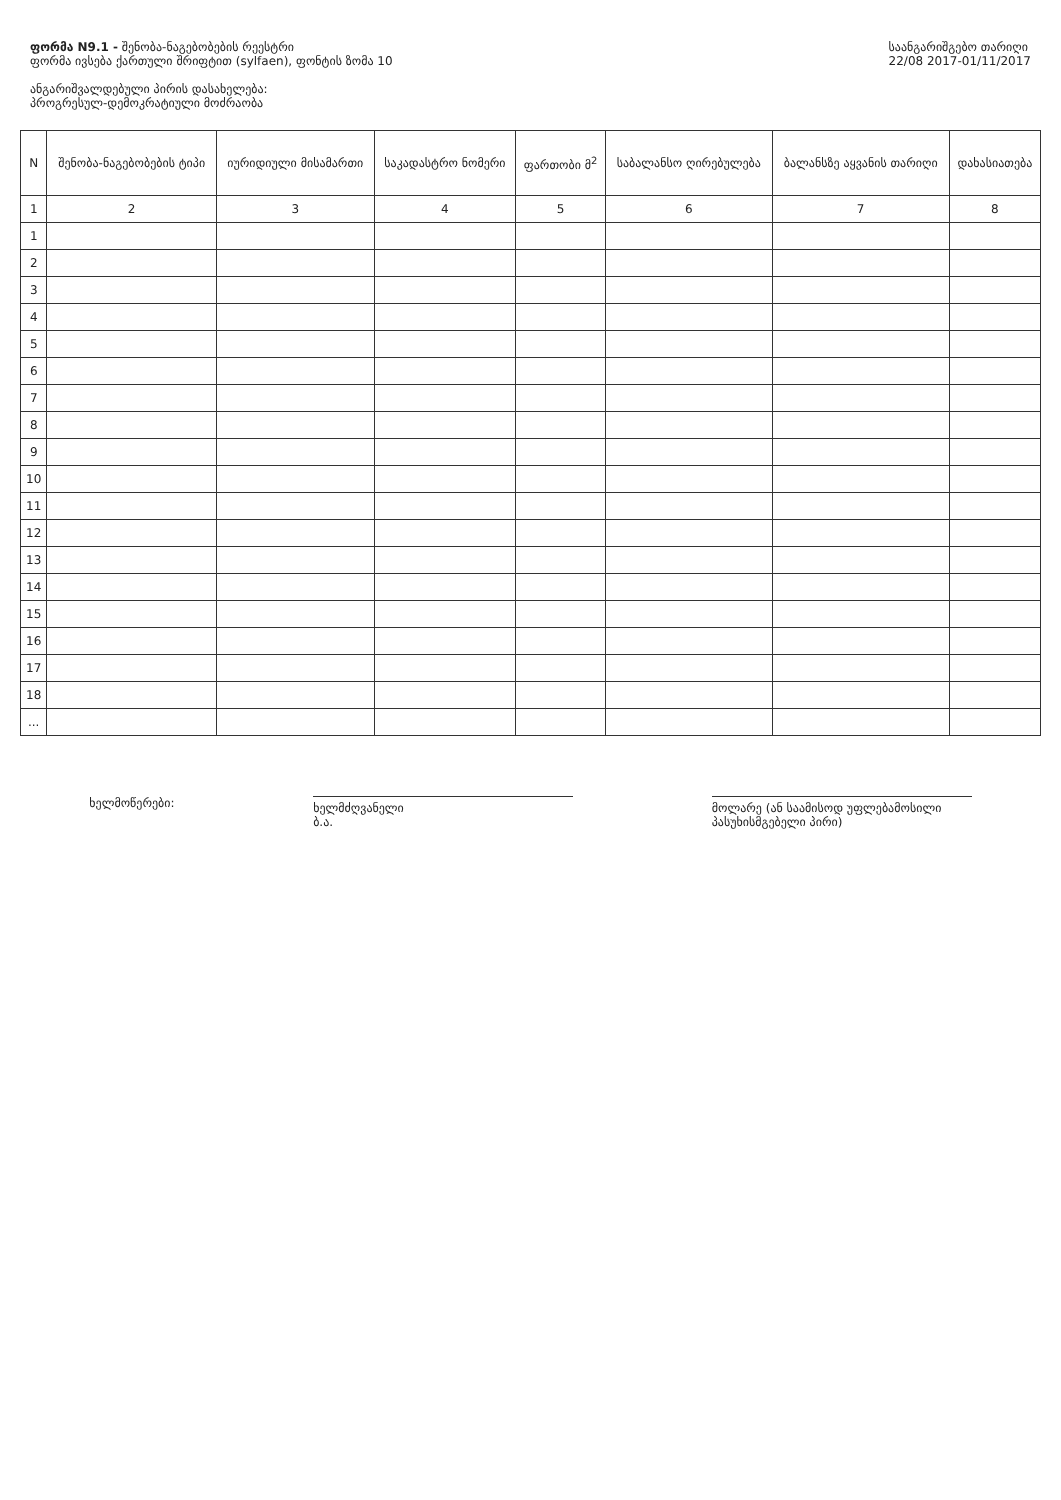ფორმა N9.1 - შენობა-ნაგებობების რეესტრი
ფორმა ივსება ქართული შრიფტით (sylfaen), ფონტის ზომა 10
ანგარიშვალდებული პირის დასახელება:
პროგრესულ-დემოკრატიული მოძრაობა
საანგარიშგებო თარიღი
22/08 2017-01/11/2017
| N | შენობა-ნაგებობების ტიპი | იურიდიული მისამართი | საკადასტრო ნომერი | ფართობი მ<sup>2</sup> | საბალანსო ღირებულება | ბალანსზე აყვანის თარიღი | დახასიათება |
| --- | --- | --- | --- | --- | --- | --- | --- |
| 1 | 2 | 3 | 4 | 5 | 6 | 7 | 8 |
| 1 | | | | | | | |
| 2 | | | | | | | |
| 3 | | | | | | | |
| 4 | | | | | | | |
| 5 | | | | | | | |
| 6 | | | | | | | |
| 7 | | | | | | | |
| 8 | | | | | | | |
| 9 | | | | | | | |
| 10 | | | | | | | |
| 11 | | | | | | | |
| 12 | | | | | | | |
| 13 | | | | | | | |
| 14 | | | | | | | |
| 15 | | | | | | | |
| 16 | | | | | | | |
| 17 | | | | | | | |
| 18 | | | | | | | |
| ... | | | | | | | |
ხელმოწერები:
ხელმძღვანელი
ბ.ა.
მოლარე (ან საამისოდ უფლებამოსილი პასუხისმგებელი პირი)